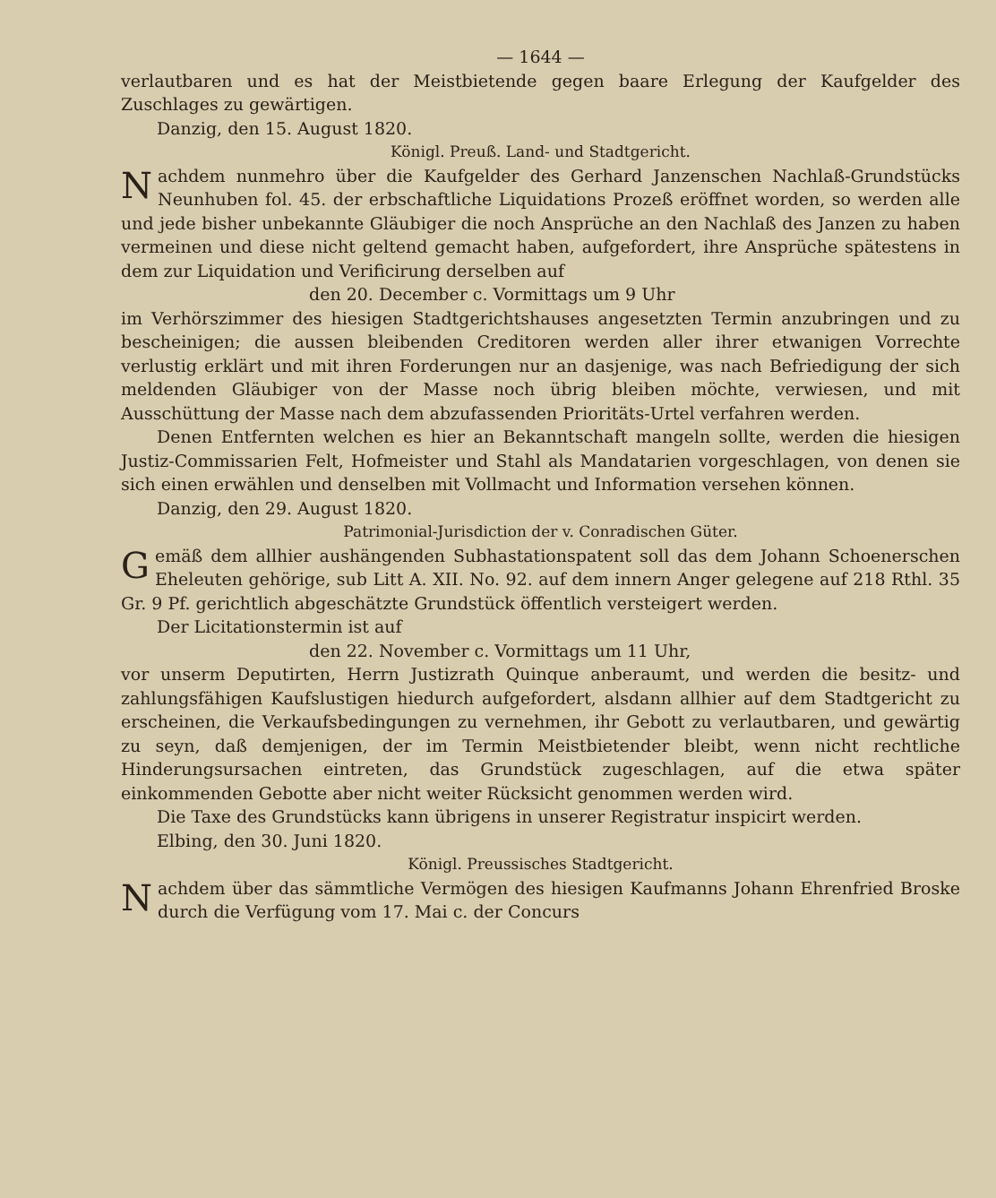— 1644 —
verlautbaren und es hat der Meistbietende gegen baare Erlegung der Kaufgelder des Zuschlages zu gewärtigen.
Danzig, den 15. August 1820.
Königl. Preuß. Land- und Stadtgericht.
Nachdem nunmehro über die Kaufgelder des Gerhard Janzenschen Nachlaß-Grundstücks Neunhuben fol. 45. der erbschaftliche Liquidations Prozeß eröffnet worden, so werden alle und jede bisher unbekannte Gläubiger die noch Ansprüche an den Nachlaß des Janzen zu haben vermeinen und diese nicht geltend gemacht haben, aufgefordert, ihre Ansprüche spätestens in dem zur Liquidation und Verificirung derselben auf
den 20. December c. Vormittags um 9 Uhr
im Verhörszimmer des hiesigen Stadtgerichtshauses angesetzten Termin anzubringen und zu bescheinigen; die aussen bleibenden Creditoren werden aller ihrer etwanigen Vorrechte verlustig erklärt und mit ihren Forderungen nur an dasjenige, was nach Befriedigung der sich meldenden Gläubiger von der Masse noch übrig bleiben möchte, verwiesen, und mit Ausschüttung der Masse nach dem abzufassenden Prioritäts-Urtel verfahren werden.
Denen Entfernten welchen es hier an Bekanntschaft mangeln sollte, werden die hiesigen Justiz-Commissarien Felt, Hofmeister und Stahl als Mandatarien vorgeschlagen, von denen sie sich einen erwählen und denselben mit Vollmacht und Information versehen können.
Danzig, den 29. August 1820.
Patrimonial-Jurisdiction der v. Conradischen Güter.
Gemäß dem allhier aushängenden Subhastationspatent soll das dem Johann Schoenerschen Eheleuten gehörige, sub Litt A. XII. No. 92. auf dem innern Anger gelegene auf 218 Rthl. 35 Gr. 9 Pf. gerichtlich abgeschätzte Grundstück öffentlich versteigert werden.
Der Licitationstermin ist auf
den 22. November c. Vormittags um 11 Uhr,
vor unserm Deputirten, Herrn Justizrath Quinque anberaumt, und werden die besitz- und zahlungsfähigen Kaufslustigen hiedurch aufgefordert, alsdann allhier auf dem Stadtgericht zu erscheinen, die Verkaufsbedingungen zu vernehmen, ihr Gebott zu verlautbaren, und gewärtig zu seyn, daß demjenigen, der im Termin Meistbietender bleibt, wenn nicht rechtliche Hinderungsursachen eintreten, das Grundstück zugeschlagen, auf die etwa später einkommenden Gebotte aber nicht weiter Rücksicht genommen werden wird.
Die Taxe des Grundstücks kann übrigens in unserer Registratur inspicirt werden.
Elbing, den 30. Juni 1820.
Königl. Preussisches Stadtgericht.
Nachdem über das sämmtliche Vermögen des hiesigen Kaufmanns Johann Ehrenfried Broske durch die Verfügung vom 17. Mai c. der Concurs